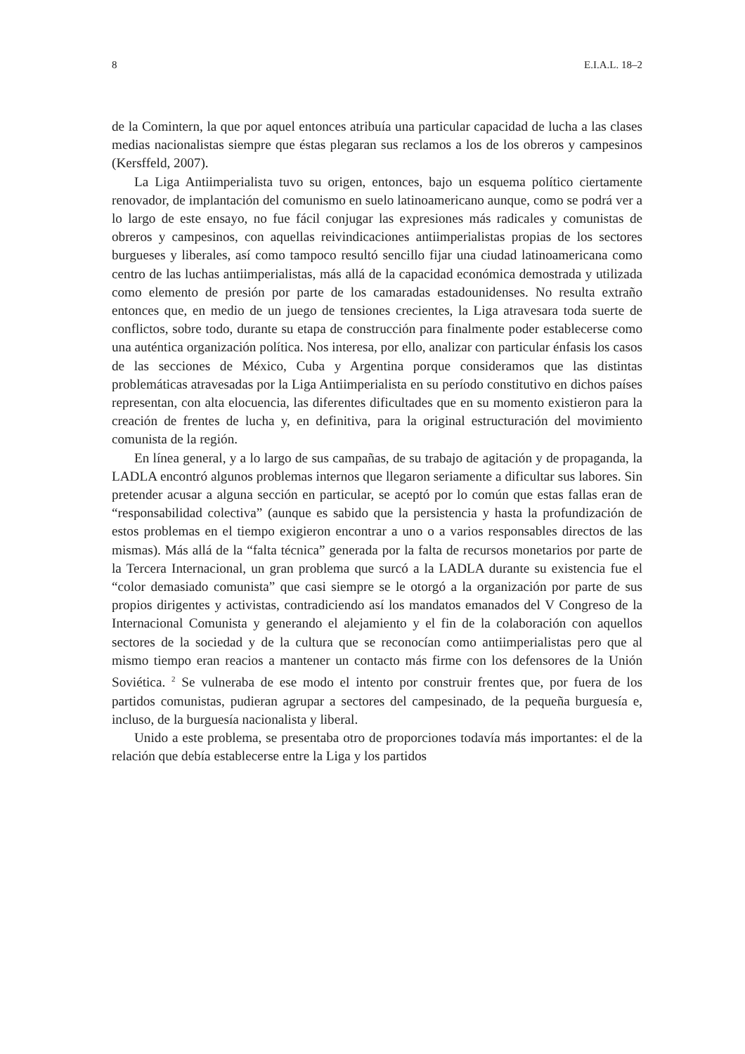8 E.I.A.L. 18–2
de la Comintern, la que por aquel entonces atribuía una particular capacidad de lucha a las clases medias nacionalistas siempre que éstas plegaran sus reclamos a los de los obreros y campesinos (Kersffeld, 2007).
La Liga Antiimperialista tuvo su origen, entonces, bajo un esquema político ciertamente renovador, de implantación del comunismo en suelo latinoamericano aunque, como se podrá ver a lo largo de este ensayo, no fue fácil conjugar las expresiones más radicales y comunistas de obreros y campesinos, con aquellas reivindicaciones antiimperialistas propias de los sectores burgueses y liberales, así como tampoco resultó sencillo fijar una ciudad latinoamericana como centro de las luchas antiimperialistas, más allá de la capacidad económica demostrada y utilizada como elemento de presión por parte de los camaradas estadounidenses. No resulta extraño entonces que, en medio de un juego de tensiones crecientes, la Liga atravesara toda suerte de conflictos, sobre todo, durante su etapa de construcción para finalmente poder establecerse como una auténtica organización política. Nos interesa, por ello, analizar con particular énfasis los casos de las secciones de México, Cuba y Argentina porque consideramos que las distintas problemáticas atravesadas por la Liga Antiimperialista en su período constitutivo en dichos países representan, con alta elocuencia, las diferentes dificultades que en su momento existieron para la creación de frentes de lucha y, en definitiva, para la original estructuración del movimiento comunista de la región.
En línea general, y a lo largo de sus campañas, de su trabajo de agitación y de propaganda, la LADLA encontró algunos problemas internos que llegaron seriamente a dificultar sus labores. Sin pretender acusar a alguna sección en particular, se aceptó por lo común que estas fallas eran de “responsabilidad colectiva” (aunque es sabido que la persistencia y hasta la profundización de estos problemas en el tiempo exigieron encontrar a uno o a varios responsables directos de las mismas). Más allá de la “falta técnica” generada por la falta de recursos monetarios por parte de la Tercera Internacional, un gran problema que surcó a la LADLA durante su existencia fue el “color demasiado comunista” que casi siempre se le otorgó a la organización por parte de sus propios dirigentes y activistas, contradiciendo así los mandatos emanados del V Congreso de la Internacional Comunista y generando el alejamiento y el fin de la colaboración con aquellos sectores de la sociedad y de la cultura que se reconocían como antiimperialistas pero que al mismo tiempo eran reacios a mantener un contacto más firme con los defensores de la Unión Soviética. <sup>2</sup> Se vulneraba de ese modo el intento por construir frentes que, por fuera de los partidos comunistas, pudieran agrupar a sectores del campesinado, de la pequeña burguesía e, incluso, de la burguesía nacionalista y liberal.
Unido a este problema, se presentaba otro de proporciones todavía más importantes: el de la relación que debía establecerse entre la Liga y los partidos